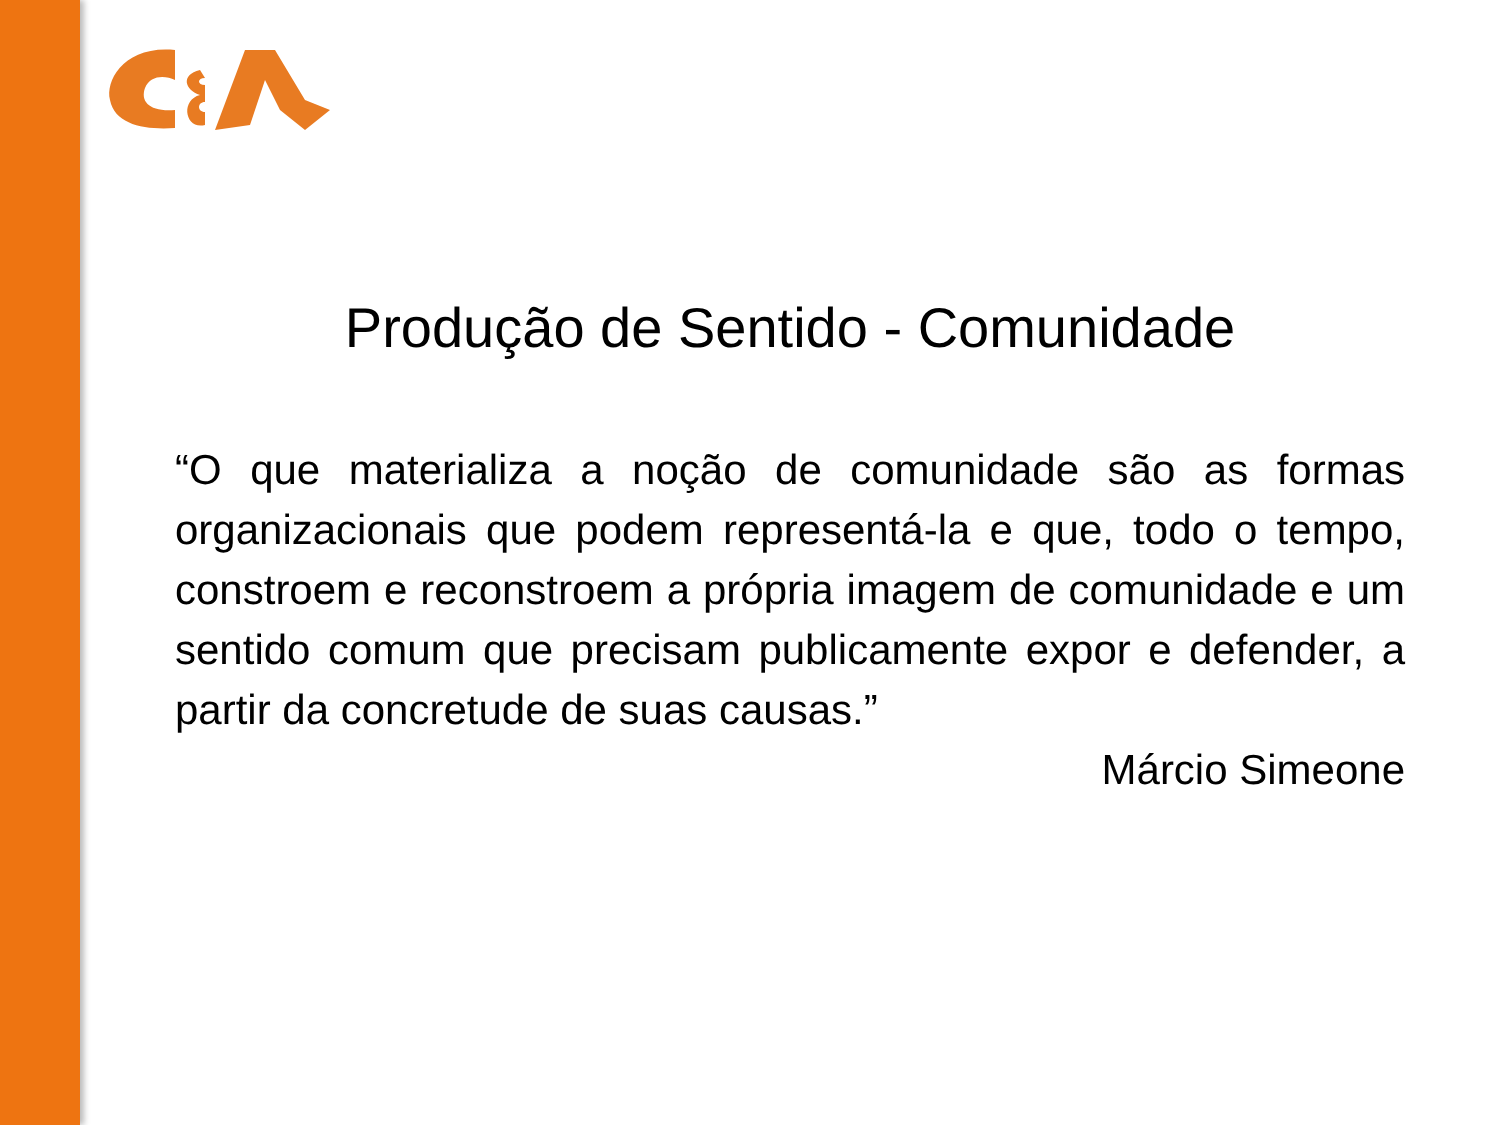Produção de Sentido - Comunidade
“O que materializa a noção de comunidade são as formas organizacionais que podem representá-la e que, todo o tempo, constroem e reconstroem a própria imagem de comunidade e um sentido comum que precisam publicamente expor e defender, a partir da concretude de suas causas.”
Márcio Simeone